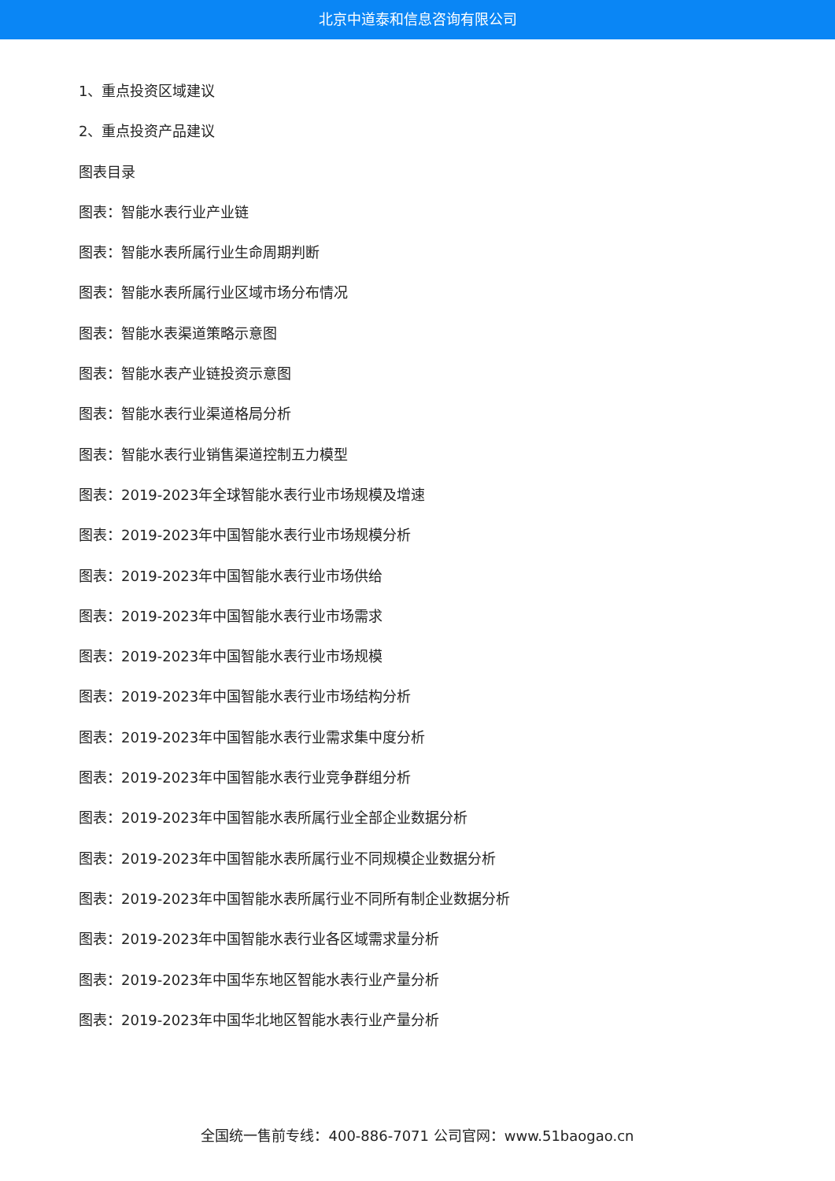北京中道泰和信息咨询有限公司
1、重点投资区域建议
2、重点投资产品建议
图表目录
图表：智能水表行业产业链
图表：智能水表所属行业生命周期判断
图表：智能水表所属行业区域市场分布情况
图表：智能水表渠道策略示意图
图表：智能水表产业链投资示意图
图表：智能水表行业渠道格局分析
图表：智能水表行业销售渠道控制五力模型
图表：2019-2023年全球智能水表行业市场规模及增速
图表：2019-2023年中国智能水表行业市场规模分析
图表：2019-2023年中国智能水表行业市场供给
图表：2019-2023年中国智能水表行业市场需求
图表：2019-2023年中国智能水表行业市场规模
图表：2019-2023年中国智能水表行业市场结构分析
图表：2019-2023年中国智能水表行业需求集中度分析
图表：2019-2023年中国智能水表行业竞争群组分析
图表：2019-2023年中国智能水表所属行业全部企业数据分析
图表：2019-2023年中国智能水表所属行业不同规模企业数据分析
图表：2019-2023年中国智能水表所属行业不同所有制企业数据分析
图表：2019-2023年中国智能水表行业各区域需求量分析
图表：2019-2023年中国华东地区智能水表行业产量分析
图表：2019-2023年中国华北地区智能水表行业产量分析
全国统一售前专线：400-886-7071 公司官网：www.51baogao.cn